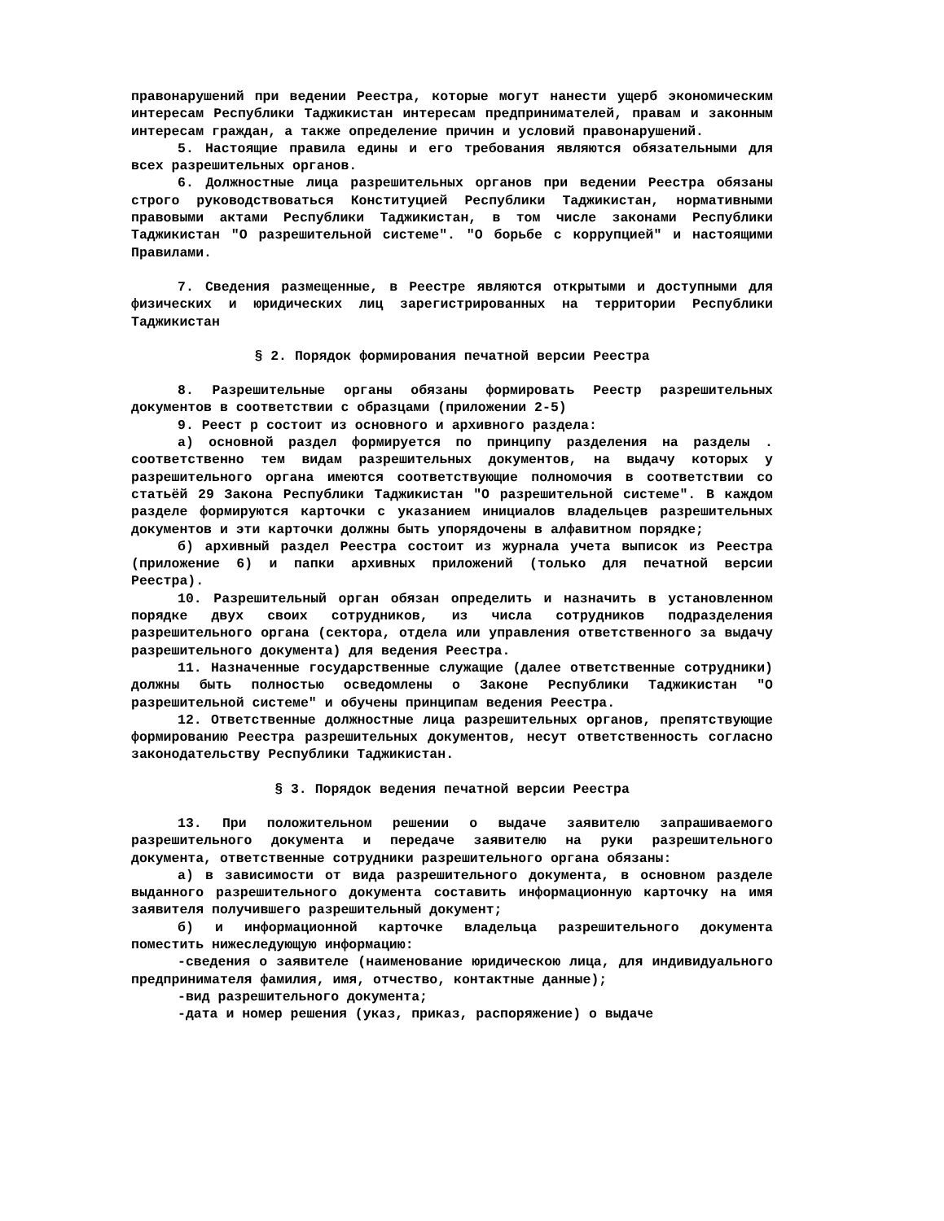правонарушений при ведении Реестра, которые могут нанести ущерб экономическим интересам Республики Таджикистан интересам предпринимателей, правам и законным интересам граждан, а также определение причин и условий правонарушений.
5. Настоящие правила едины и его требования являются обязательными для всех разрешительных органов.
6. Должностные лица разрешительных органов при ведении Реестра обязаны строго руководствоваться Конституцией Республики Таджикистан, нормативными правовыми актами Республики Таджикистан, в том числе законами Республики Таджикистан "О разрешительной системе". "О борьбе с коррупцией" и настоящими Правилами.
7. Сведения размещенные, в Реестре являются открытыми и доступными для физических и юридических лиц зарегистрированных на территории Республики Таджикистан
§ 2. Порядок формирования печатной версии Реестра
8. Разрешительные органы обязаны формировать Реестр разрешительных документов в соответствии с образцами (приложении 2-5)
9. Реест р состоит из основного и архивного раздела:
а) основной раздел формируется по принципу разделения на разделы . соответственно тем видам разрешительных документов, на выдачу которых у разрешительного органа имеются соответствующие полномочия в соответствии со статьёй 29 Закона Республики Таджикистан "О разрешительной системе". В каждом разделе формируются карточки с указанием инициалов владельцев разрешительных документов и эти карточки должны быть упорядочены в алфавитном порядке;
б) архивный раздел Реестра состоит из журнала учета выписок из Реестра (приложение 6) и папки архивных приложений (только для печатной версии Реестра).
10. Разрешительный орган обязан определить и назначить в установленном порядке двух своих сотрудников, из числа сотрудников подразделения разрешительного органа (сектора, отдела или управления ответственного за выдачу разрешительного документа) для ведения Реестра.
11. Назначенные государственные служащие (далее ответственные сотрудники) должны быть полностью осведомлены о Законе Республики Таджикистан "О разрешительной системе" и обучены принципам ведения Реестра.
12. Ответственные должностные лица разрешительных органов, препятствующие формированию Реестра разрешительных документов, несут ответственность согласно законодательству Республики Таджикистан.
§ 3. Порядок ведения печатной версии Реестра
13. При положительном решении о выдаче заявителю запрашиваемого разрешительного документа и передаче заявителю на руки разрешительного документа, ответственные сотрудники разрешительного органа обязаны:
а) в зависимости от вида разрешительного документа, в основном разделе выданного разрешительного документа составить информационную карточку на имя заявителя получившего разрешительный документ;
б) и информационной карточке владельца разрешительного документа поместить нижеследующую информацию:
-сведения о заявителе (наименование юридическою лица, для индивидуального предпринимателя фамилия, имя, отчество, контактные данные);
-вид разрешительного документа;
-дата и номер решения (указ, приказ, распоряжение) о выдаче